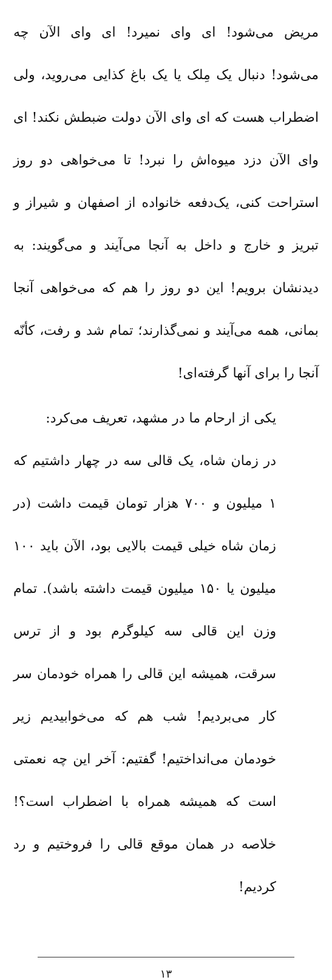مریض می‌شود! ای وای نمیرد! ای وای الآن چه می‌شود! دنبال یک مِلک یا یک باغ کذایی می‌روید، ولی اضطراب هست که ای وای الآن دولت ضبطش نکند! ای وای الآن دزد میوه‌اش را نبرد! تا می‌خواهی دو روز استراحت کنی، یک‌دفعه خانواده از اصفهان و شیراز و تبریز و خارج و داخل به آنجا می‌آیند و می‌گویند: به دیدنشان برویم! این دو روز را هم که می‌خواهی آنجا بمانی، همه می‌آیند و نمی‌گذارند؛ تمام شد و رفت، کأنّه آنجا را برای آنها گرفته‌ای!
یکی از ارحام ما در مشهد، تعریف می‌کرد:
در زمان شاه، یک قالی سه در چهار داشتیم که ۱ میلیون و ۷۰۰ هزار تومان قیمت داشت (در زمان شاه خیلی قیمت بالایی بود، الآن باید ۱۰۰ میلیون یا ۱۵۰ میلیون قیمت داشته باشد). تمام وزن این قالی سه کیلوگرم بود و از ترس سرقت، همیشه این قالی را همراه خودمان سر کار می‌بردیم! شب هم که می‌خوابیدیم زیر خودمان می‌انداختیم! گفتیم: آخر این چه نعمتی است که همیشه همراه با اضطراب است؟! خلاصه در همان موقع قالی را فروختیم و رد کردیم!
۱۳